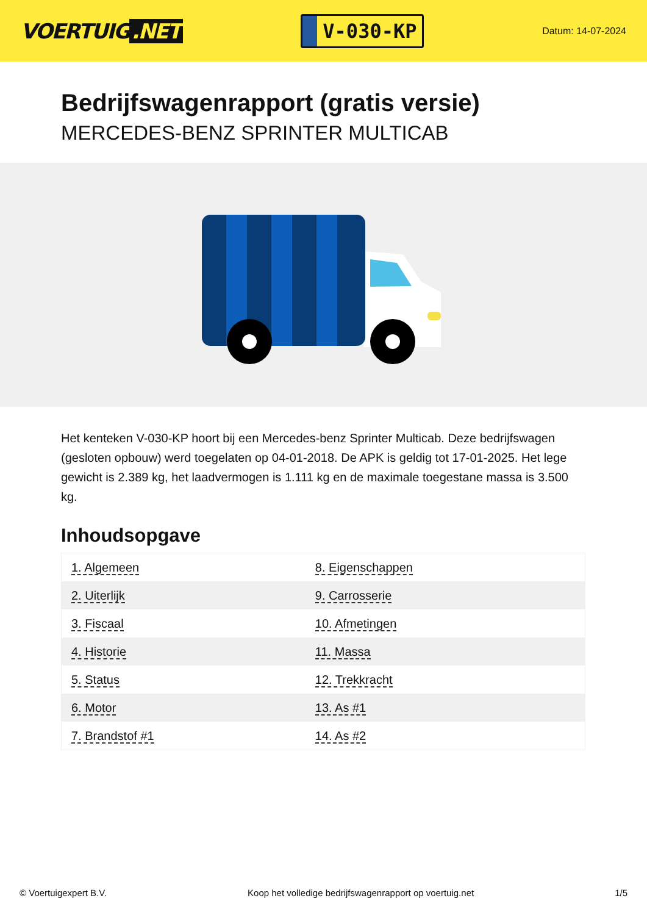VOERTUIG.NET
V-030-KP
Datum: 14-07-2024
Bedrijfswagenrapport (gratis versie)
MERCEDES-BENZ SPRINTER MULTICAB
Het kenteken V-030-KP hoort bij een Mercedes-benz Sprinter Multicab. Deze bedrijfswagen (gesloten opbouw) werd toegelaten op 04-01-2018. De APK is geldig tot 17-01-2025. Het lege gewicht is 2.389 kg, het laadvermogen is 1.111 kg en de maximale toegestane massa is 3.500 kg.
Inhoudsopgave
| 1. Algemeen | 8. Eigenschappen |
| 2. Uiterlijk | 9. Carrosserie |
| 3. Fiscaal | 10. Afmetingen |
| 4. Historie | 11. Massa |
| 5. Status | 12. Trekkracht |
| 6. Motor | 13. As #1 |
| 7. Brandstof #1 | 14. As #2 |
© Voertuigexpert B.V. Koop het volledige bedrijfswagenrapport op voertuig.net
1/5